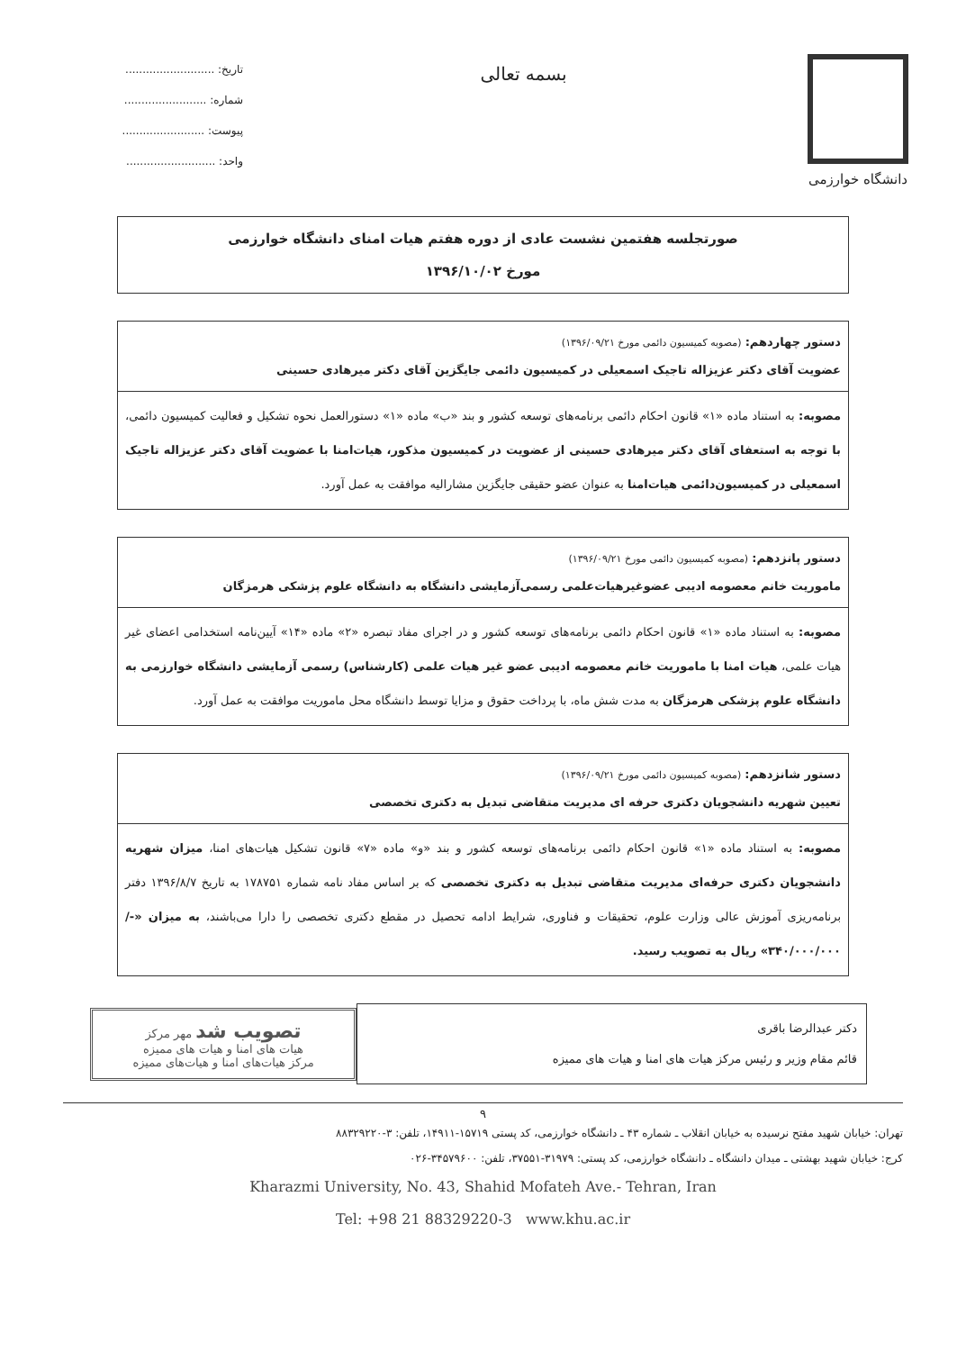دانشگاه خوارزمی
بسمه تعالی
تاریخ: ..........................
شماره: ........................
پیوست: ........................
واحد: ..........................
صورتجلسه هفتمین نشست عادی از دوره هفتم هیات امنای دانشگاه خوارزمی
مورخ ۱۳۹۶/۱۰/۰۲
دستور چهاردهم: (مصوبه کمیسیون دائمی مورخ ۱۳۹۶/۰۹/۲۱)
عضویت آقای دکتر عزیزاله تاجیک اسمعیلی در کمیسیون دائمی جایگزین آقای دکتر میرهادی حسینی
مصوبه: به استناد ماده «۱» قانون احکام دائمی برنامه‌های توسعه کشور و بند «ب» ماده «۱» دستورالعمل نحوه تشکیل و فعالیت کمیسیون دائمی، با توجه به استعفای آقای دکتر میرهادی حسینی از عضویت در کمیسیون مذکور، هیات‌امنا با عضویت آقای دکتر عزیزاله تاجیک اسمعیلی در کمیسیون‌دائمی هیات‌امنا به عنوان عضو حقیقی جایگزین مشارالیه موافقت به عمل آورد.
دستور پانزدهم: (مصوبه کمیسیون دائمی مورخ ۱۳۹۶/۰۹/۲۱)
ماموریت خانم معصومه ادیبی عضوغیرهیات‌علمی رسمی‌آزمایشی دانشگاه به دانشگاه علوم پزشکی هرمزگان
مصوبه: به استناد ماده «۱» قانون احکام دائمی برنامه‌های توسعه کشور و در اجرای مفاد تبصره «۲» ماده «۱۴» آیین‌نامه استخدامی اعضای غیر هیات علمی، هیات امنا با ماموریت خانم معصومه ادیبی عضو غیر هیات علمی (کارشناس) رسمی آزمایشی دانشگاه خوارزمی به دانشگاه علوم پزشکی هرمزگان به مدت شش ماه، با پرداخت حقوق و مزایا توسط دانشگاه محل ماموریت موافقت به عمل آورد.
دستور شانزدهم: (مصوبه کمیسیون دائمی مورخ ۱۳۹۶/۰۹/۲۱)
تعیین شهریه دانشجویان دکتری حرفه ای مدیریت متقاضی تبدیل به دکتری تخصصی
مصوبه: به استناد ماده «۱» قانون احکام دائمی برنامه‌های توسعه کشور و بند «و» ماده «۷» قانون تشکیل هیات‌های امنا، میزان شهریه دانشجویان دکتری حرفه‌ای مدیریت متقاضی تبدیل به دکتری تخصصی که بر اساس مفاد نامه شماره ۱۷۸۷۵۱ به تاریخ ۱۳۹۶/۸/۷ دفتر برنامه‌ریزی آموزش عالی وزارت علوم، تحقیقات و فناوری، شرایط ادامه تحصیل در مقطع دکتری تخصصی را دارا می‌باشند، به میزان «-/۳۴۰/۰۰۰/۰۰۰» ریال به تصویب رسید.
دکتر عبدالرضا باقری
قائم مقام وزیر و رئیس مرکز هیات های امنا و هیات های ممیزه
تصویب شد مهر مرکز
هیات های امنا و هیات های ممیزه
مرکز هیات‌های امنا و هیات‌های ممیزه
۹
تهران: خیابان شهید مفتح نرسیده به خیابان انقلاب ـ شماره ۴۳ ـ دانشگاه خوارزمی، کد پستی ۱۵۷۱۹-۱۴۹۱۱، تلفن: ۳-۸۸۳۲۹۲۲۰
کرج: خیابان شهید بهشتی ـ میدان دانشگاه ـ دانشگاه خوارزمی، کد پستی: ۳۱۹۷۹-۳۷۵۵۱، تلفن: ۳۴۵۷۹۶۰۰-۰۲۶
Kharazmi University, No. 43, Shahid Mofateh Ave.- Tehran, Iran
Tel: +98 21 88329220-3 www.khu.ac.ir